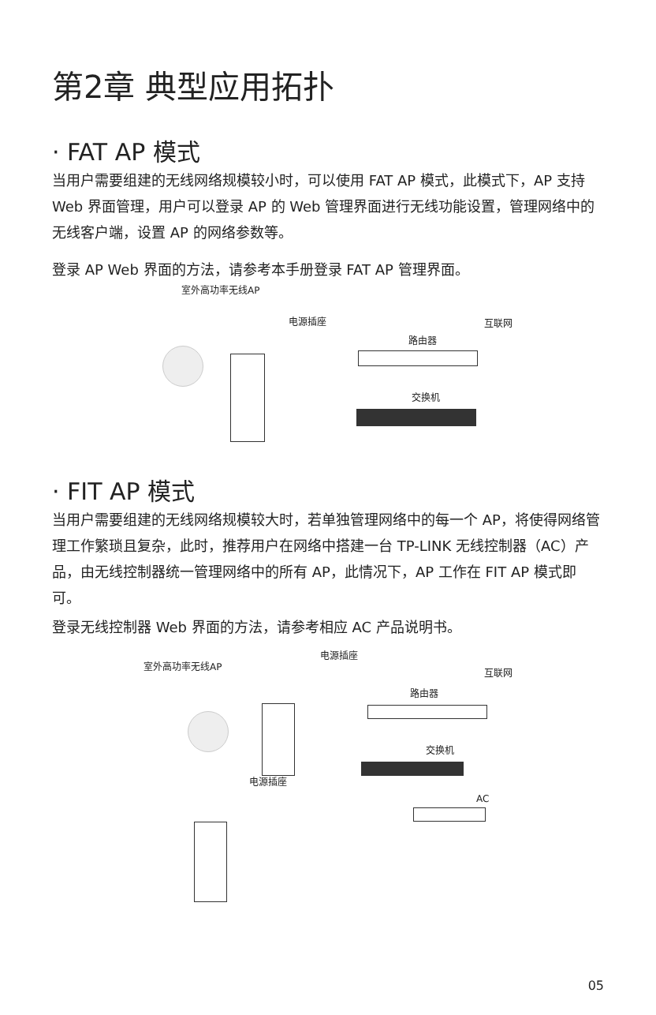第2章 典型应用拓扑
· FAT AP 模式
当用户需要组建的无线网络规模较小时，可以使用 FAT AP 模式，此模式下，AP 支持 Web 界面管理，用户可以登录 AP 的 Web 管理界面进行无线功能设置，管理网络中的无线客户端，设置 AP 的网络参数等。
登录 AP Web 界面的方法，请参考本手册登录 FAT AP 管理界面。
室外高功率无线AP
电源插座 互联网
路由器
交换机
· FIT AP 模式
当用户需要组建的无线网络规模较大时，若单独管理网络中的每一个 AP，将使得网络管理工作繁琐且复杂，此时，推荐用户在网络中搭建一台 TP-LINK 无线控制器（AC）产品，由无线控制器统一管理网络中的所有 AP，此情况下，AP 工作在 FIT AP 模式即可。
登录无线控制器 Web 界面的方法，请参考相应 AC 产品说明书。
室外高功率无线AP
电源插座
互联网
路由器
交换机
电源插座
AC
05